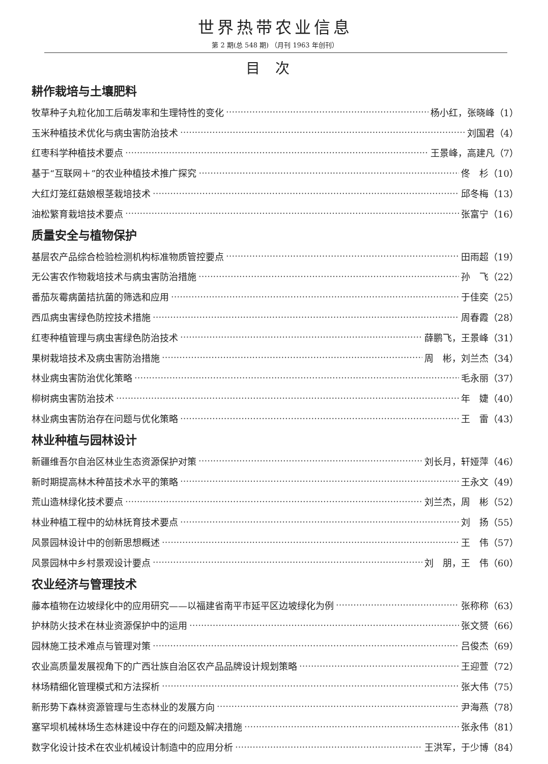世界热带农业信息
第 2 期(总 548 期) （月刊 1963 年创刊）
目次
耕作栽培与土壤肥料
牧草种子丸粒化加工后萌发率和生理特性的变化 杨小红，张晓峰（1）
玉米种植技术优化与病虫害防治技术 刘国君（4）
红枣科学种植技术要点 王景峰，高建凡（7）
基于“互联网＋”的农业种植技术推广探究 佟　杉（10）
大红灯笼红菇娘根茎栽培技术 邱冬梅（13）
油松繁育栽培技术要点 张富宁（16）
质量安全与植物保护
基层农产品综合检验检测机构标准物质管控要点 田雨超（19）
无公害农作物栽培技术与病虫害防治措施 孙　飞（22）
番茄灰霉病菌拮抗菌的筛选和应用 于佳奕（25）
西瓜病虫害绿色防控技术措施 周春霞（28）
红枣种植管理与病虫害绿色防治技术 薛鹏飞，王景峰（31）
果树栽培技术及病虫害防治措施 周　彬，刘兰杰（34）
林业病虫害防治优化策略 毛永丽（37）
柳树病虫害防治技术 年　婕（40）
林业病虫害防治存在问题与优化策略 王　雷（43）
林业种植与园林设计
新疆维吾尔自治区林业生态资源保护对策 刘长月，轩娅萍（46）
新时期提高林木种苗技术水平的策略 王永文（49）
荒山造林绿化技术要点 刘兰杰，周　彬（52）
林业种植工程中的幼林抚育技术要点 刘　扬（55）
风景园林设计中的创新思想概述 王　伟（57）
风景园林中乡村景观设计要点 刘　朋，王　伟（60）
农业经济与管理技术
藤本植物在边坡绿化中的应用研究——以福建省南平市延平区边坡绿化为例 张称称（63）
护林防火技术在林业资源保护中的运用 张文赟（66）
园林施工技术难点与管理对策 吕俊杰（69）
农业高质量发展视角下的广西壮族自治区农产品品牌设计规划策略 王迎萱（72）
林场精细化管理模式和方法探析 张大伟（75）
新形势下森林资源管理与生态林业的发展方向 尹海燕（78）
塞罕坝机械林场生态林建设中存在的问题及解决措施 张永伟（81）
数字化设计技术在农业机械设计制造中的应用分析 王洪军，于少博（84）